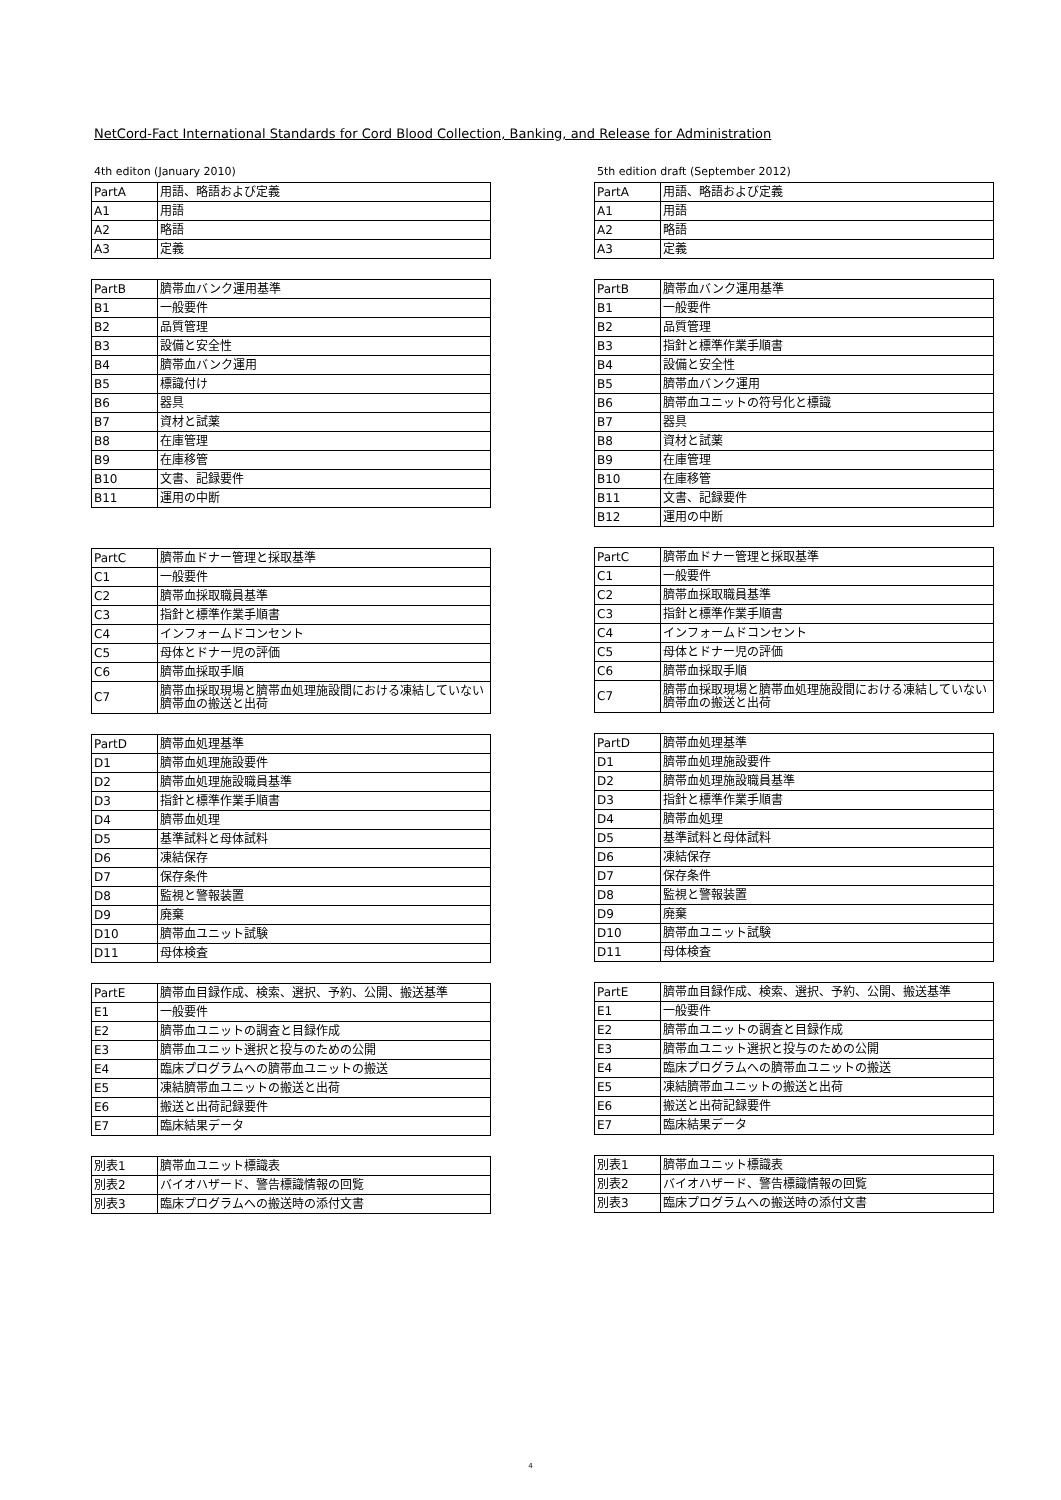NetCord-Fact International Standards for Cord Blood Collection, Banking, and Release for Administration
4th editon (January 2010)
| PartA | 用語、略語および定義 |
| A1 | 用語 |
| A2 | 略語 |
| A3 | 定義 |
| PartB | 臍帯血バンク運用基準 |
| B1 | 一般要件 |
| B2 | 品質管理 |
| B3 | 設備と安全性 |
| B4 | 臍帯血バンク運用 |
| B5 | 標識付け |
| B6 | 器具 |
| B7 | 資材と試薬 |
| B8 | 在庫管理 |
| B9 | 在庫移管 |
| B10 | 文書、記録要件 |
| B11 | 運用の中断 |
| PartC | 臍帯血ドナー管理と採取基準 |
| C1 | 一般要件 |
| C2 | 臍帯血採取職員基準 |
| C3 | 指針と標準作業手順書 |
| C4 | インフォームドコンセント |
| C5 | 母体とドナー児の評価 |
| C6 | 臍帯血採取手順 |
| C7 | 臍帯血採取現場と臍帯血処理施設間における凍結していない臍帯血の搬送と出荷 |
| PartD | 臍帯血処理基準 |
| D1 | 臍帯血処理施設要件 |
| D2 | 臍帯血処理施設職員基準 |
| D3 | 指針と標準作業手順書 |
| D4 | 臍帯血処理 |
| D5 | 基準試料と母体試料 |
| D6 | 凍結保存 |
| D7 | 保存条件 |
| D8 | 監視と警報装置 |
| D9 | 廃棄 |
| D10 | 臍帯血ユニット試験 |
| D11 | 母体検査 |
| PartE | 臍帯血目録作成、検索、選択、予約、公開、搬送基準 |
| E1 | 一般要件 |
| E2 | 臍帯血ユニットの調査と目録作成 |
| E3 | 臍帯血ユニット選択と投与のための公開 |
| E4 | 臨床プログラムへの臍帯血ユニットの搬送 |
| E5 | 凍結臍帯血ユニットの搬送と出荷 |
| E6 | 搬送と出荷記録要件 |
| E7 | 臨床結果データ |
| 別表1 | 臍帯血ユニット標識表 |
| 別表2 | バイオハザード、警告標識情報の回覧 |
| 別表3 | 臨床プログラムへの搬送時の添付文書 |
5th edition draft (September 2012)
| PartA | 用語、略語および定義 |
| A1 | 用語 |
| A2 | 略語 |
| A3 | 定義 |
| PartB | 臍帯血バンク運用基準 |
| B1 | 一般要件 |
| B2 | 品質管理 |
| B3 | 指針と標準作業手順書 |
| B4 | 設備と安全性 |
| B5 | 臍帯血バンク運用 |
| B6 | 臍帯血ユニットの符号化と標識 |
| B7 | 器具 |
| B8 | 資材と試薬 |
| B9 | 在庫管理 |
| B10 | 在庫移管 |
| B11 | 文書、記録要件 |
| B12 | 運用の中断 |
| PartC | 臍帯血ドナー管理と採取基準 |
| C1 | 一般要件 |
| C2 | 臍帯血採取職員基準 |
| C3 | 指針と標準作業手順書 |
| C4 | インフォームドコンセント |
| C5 | 母体とドナー児の評価 |
| C6 | 臍帯血採取手順 |
| C7 | 臍帯血採取現場と臍帯血処理施設間における凍結していない臍帯血の搬送と出荷 |
| PartD | 臍帯血処理基準 |
| D1 | 臍帯血処理施設要件 |
| D2 | 臍帯血処理施設職員基準 |
| D3 | 指針と標準作業手順書 |
| D4 | 臍帯血処理 |
| D5 | 基準試料と母体試料 |
| D6 | 凍結保存 |
| D7 | 保存条件 |
| D8 | 監視と警報装置 |
| D9 | 廃棄 |
| D10 | 臍帯血ユニット試験 |
| D11 | 母体検査 |
| PartE | 臍帯血目録作成、検索、選択、予約、公開、搬送基準 |
| E1 | 一般要件 |
| E2 | 臍帯血ユニットの調査と目録作成 |
| E3 | 臍帯血ユニット選択と投与のための公開 |
| E4 | 臨床プログラムへの臍帯血ユニットの搬送 |
| E5 | 凍結臍帯血ユニットの搬送と出荷 |
| E6 | 搬送と出荷記録要件 |
| E7 | 臨床結果データ |
| 別表1 | 臍帯血ユニット標識表 |
| 別表2 | バイオハザード、警告標識情報の回覧 |
| 別表3 | 臨床プログラムへの搬送時の添付文書 |
4